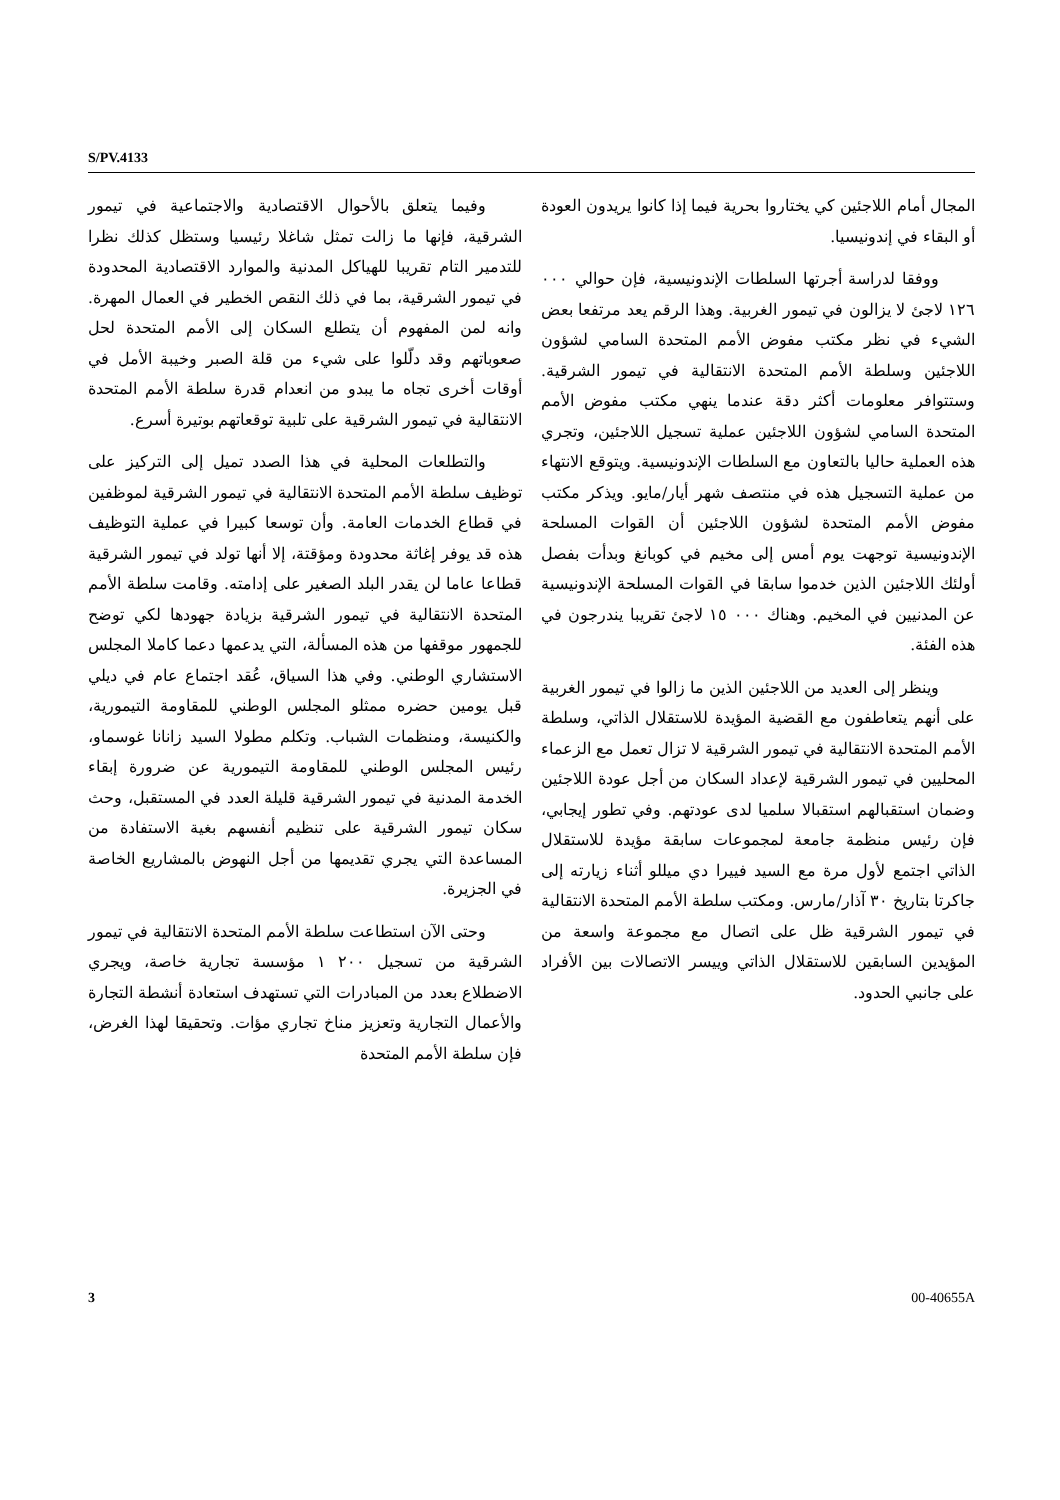S/PV.4133
المجال أمام اللاجئين كي يختاروا بحرية فيما إذا كانوا يريدون العودة أو البقاء في إندونيسيا.
ووفقا لدراسة أجرتها السلطات الإندونيسية، فإن حوالي ٠٠٠ ١٢٦ لاجئ لا يزالون في تيمور الغربية. وهذا الرقم يعد مرتفعا بعض الشيء في نظر مكتب مفوض الأمم المتحدة السامي لشؤون اللاجئين وسلطة الأمم المتحدة الانتقالية في تيمور الشرقية. وستتوافر معلومات أكثر دقة عندما ينهي مكتب مفوض الأمم المتحدة السامي لشؤون اللاجئين عملية تسجيل اللاجئين، وتجري هذه العملية حاليا بالتعاون مع السلطات الإندونيسية. ويتوقع الانتهاء من عملية التسجيل هذه في منتصف شهر أيار/مايو. ويذكر مكتب مفوض الأمم المتحدة لشؤون اللاجئين أن القوات المسلحة الإندونيسية توجهت يوم أمس إلى مخيم في كوبانغ وبدأت بفصل أولئك اللاجئين الذين خدموا سابقا في القوات المسلحة الإندونيسية عن المدنيين في المخيم. وهناك ٠٠٠ ١٥ لاجئ تقريبا يندرجون في هذه الفئة.
وينظر إلى العديد من اللاجئين الذين ما زالوا في تيمور الغربية على أنهم يتعاطفون مع القضية المؤيدة للاستقلال الذاتي، وسلطة الأمم المتحدة الانتقالية في تيمور الشرقية لا تزال تعمل مع الزعماء المحليين في تيمور الشرقية لإعداد السكان من أجل عودة اللاجئين وضمان استقبالهم استقبالا سلميا لدى عودتهم. وفي تطور إيجابي، فإن رئيس منظمة جامعة لمجموعات سابقة مؤيدة للاستقلال الذاتي اجتمع لأول مرة مع السيد فييرا دي ميللو أثناء زيارته إلى جاكرتا بتاريخ ٣٠ آذار/مارس. ومكتب سلطة الأمم المتحدة الانتقالية في تيمور الشرقية ظل على اتصال مع مجموعة واسعة من المؤيدين السابقين للاستقلال الذاتي وييسر الاتصالات بين الأفراد على جانبي الحدود.
وفيما يتعلق بالأحوال الاقتصادية والاجتماعية في تيمور الشرقية، فإنها ما زالت تمثل شاغلا رئيسيا وستظل كذلك نظرا للتدمير التام تقريبا للهياكل المدنية والموارد الاقتصادية المحدودة في تيمور الشرقية، بما في ذلك النقص الخطير في العمال المهرة. وانه لمن المفهوم أن يتطلع السكان إلى الأمم المتحدة لحل صعوباتهم وقد دلّلوا على شيء من قلة الصبر وخيبة الأمل في أوقات أخرى تجاه ما يبدو من انعدام قدرة سلطة الأمم المتحدة الانتقالية في تيمور الشرقية على تلبية توقعاتهم بوتيرة أسرع.
والتطلعات المحلية في هذا الصدد تميل إلى التركيز على توظيف سلطة الأمم المتحدة الانتقالية في تيمور الشرقية لموظفين في قطاع الخدمات العامة. وأن توسعا كبيرا في عملية التوظيف هذه قد يوفر إغاثة محدودة ومؤقتة، إلا أنها تولد في تيمور الشرقية قطاعا عاما لن يقدر البلد الصغير على إدامته. وقامت سلطة الأمم المتحدة الانتقالية في تيمور الشرقية بزيادة جهودها لكي توضح للجمهور موقفها من هذه المسألة، التي يدعمها دعما كاملا المجلس الاستشاري الوطني. وفي هذا السياق، عُقد اجتماع عام في ديلي قبل يومين حضره ممثلو المجلس الوطني للمقاومة التيمورية، والكنيسة، ومنظمات الشباب. وتكلم مطولا السيد زانانا غوسماو، رئيس المجلس الوطني للمقاومة التيمورية عن ضرورة إبقاء الخدمة المدنية في تيمور الشرقية قليلة العدد في المستقبل، وحث سكان تيمور الشرقية على تنظيم أنفسهم بغية الاستفادة من المساعدة التي يجري تقديمها من أجل النهوض بالمشاريع الخاصة في الجزيرة.
وحتى الآن استطاعت سلطة الأمم المتحدة الانتقالية في تيمور الشرقية من تسجيل ٢٠٠ ١ مؤسسة تجارية خاصة، ويجري الاضطلاع بعدد من المبادرات التي تستهدف استعادة أنشطة التجارة والأعمال التجارية وتعزيز مناخ تجاري مؤات. وتحقيقا لهذا الغرض، فإن سلطة الأمم المتحدة
3 00-40655A